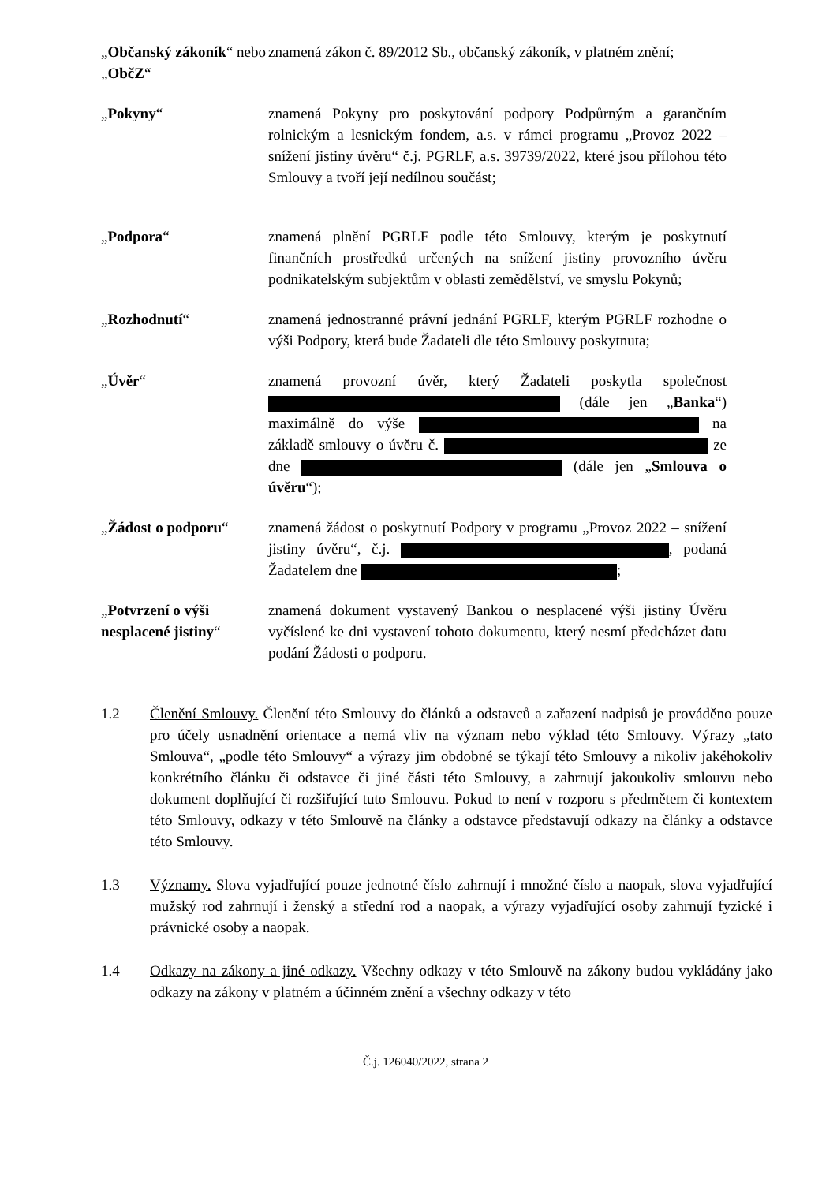„Občanský zákoník“ nebo „ObčZ“
znamená zákon č. 89/2012 Sb., občanský zákoník, v platném znění;
„Pokyny“ znamená Pokyny pro poskytování podpory Podpůrným a garančním rolnickým a lesnickým fondem, a.s. v rámci programu „Provoz 2022 – snížení jistiny úvěru“ č.j. PGRLF, a.s. 39739/2022, které jsou přílohou této Smlouvy a tvoří její nedílnou součást;
„Podpora“ znamená plnění PGRLF podle této Smlouvy, kterým je poskytnutí finančních prostředků určených na snížení jistiny provozního úvěru podnikatelským subjektům v oblasti zemědělství, ve smyslu Pokynů;
„Rozhodnutí“ znamená jednostranné právní jednání PGRLF, kterým PGRLF rozhodne o výši Podpory, která bude Žadateli dle této Smlouvy poskytnuta;
„Úvěr“ znamená provozní úvěr, který Žadateli poskytla společnost (dále jen „Banka“) maximálně do výše na základě smlouvy o úvěru č. ze dne (dále jen „Smlouva o úvěru“);
„Žádost o podporu“ znamená žádost o poskytnutí Podpory v programu „Provoz 2022 – snížení jistiny úvěru“, č.j. , podaná Žadatelem dne ;
„Potvrzení o výši nesplacené jistiny“
znamená dokument vystavený Bankou o nesplacené výši jistiny Úvěru vyčíslené ke dni vystavení tohoto dokumentu, který nesmí předcházet datu podání Žádosti o podporu.
1.2 Členění Smlouvy. Členění této Smlouvy do článků a odstavců a zařazení nadpisů je prováděno pouze pro účely usnadnění orientace a nemá vliv na význam nebo výklad této Smlouvy. Výrazy „tato Smlouva“, „podle této Smlouvy“ a výrazy jim obdobné se týkají této Smlouvy a nikoliv jakéhokoliv konkrétního článku či odstavce či jiné části této Smlouvy, a zahrnují jakoukoliv smlouvu nebo dokument doplňující či rozšiřující tuto Smlouvu. Pokud to není v rozporu s předmětem či kontextem této Smlouvy, odkazy v této Smlouvě na články a odstavce představují odkazy na články a odstavce této Smlouvy.
1.3 Významy. Slova vyjadřující pouze jednotné číslo zahrnují i množné číslo a naopak, slova vyjadřující mužský rod zahrnují i ženský a střední rod a naopak, a výrazy vyjadřující osoby zahrnují fyzické i právnické osoby a naopak.
1.4 Odkazy na zákony a jiné odkazy. Všechny odkazy v této Smlouvě na zákony budou vykládány jako odkazy na zákony v platném a účinném znění a všechny odkazy v této
Č.j. 126040/2022, strana 2